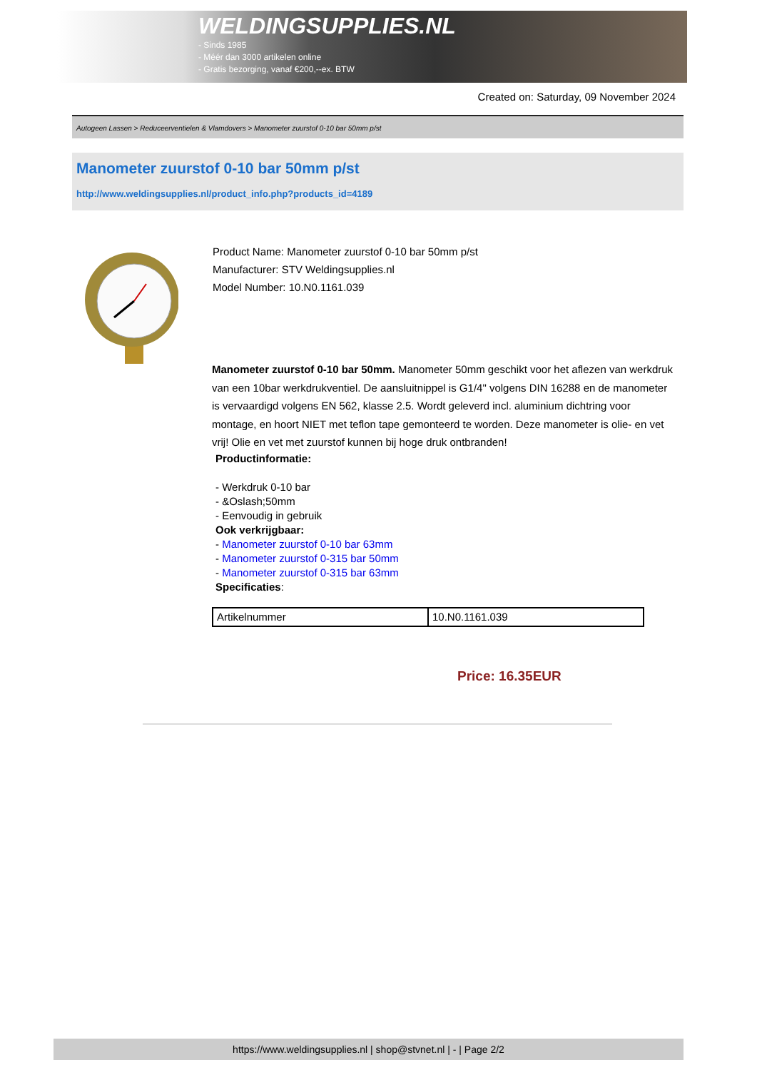WELDINGSUPPLIES.NL
- Sinds 1985
- Méér dan 3000 artikelen online
- Gratis bezorging, vanaf €200,--ex. BTW
Created on: Saturday, 09 November 2024
Autogeen Lassen > Reduceerventielen & Vlamdovers > Manometer zuurstof 0-10 bar 50mm p/st
Manometer zuurstof 0-10 bar 50mm p/st
http://www.weldingsupplies.nl/product_info.php?products_id=4189
Product Name: Manometer zuurstof 0-10 bar 50mm p/st
Manufacturer: STV Weldingsupplies.nl
Model Number: 10.N0.1161.039
Manometer zuurstof 0-10 bar 50mm. Manometer 50mm geschikt voor het aflezen van werkdruk van een 10bar werkdrukventiel. De aansluitnippel is G1/4" volgens DIN 16288 en de manometer is vervaardigd volgens EN 562, klasse 2.5. Wordt geleverd incl. aluminium dichtring voor montage, en hoort NIET met teflon tape gemonteerd te worden. Deze manometer is olie- en vet vrij! Olie en vet met zuurstof kunnen bij hoge druk ontbranden!
Productinformatie:
- Werkdruk 0-10 bar
- &Oslash;50mm
- Eenvoudig in gebruik
Ook verkrijgbaar:
- Manometer zuurstof 0-10 bar 63mm
- Manometer zuurstof 0-315 bar 50mm
- Manometer zuurstof 0-315 bar 63mm
Specificaties:
| Artikelnummer | 10.N0.1161.039 |
Price: 16.35EUR
https://www.weldingsupplies.nl | shop@stvnet.nl | - | Page 2/2